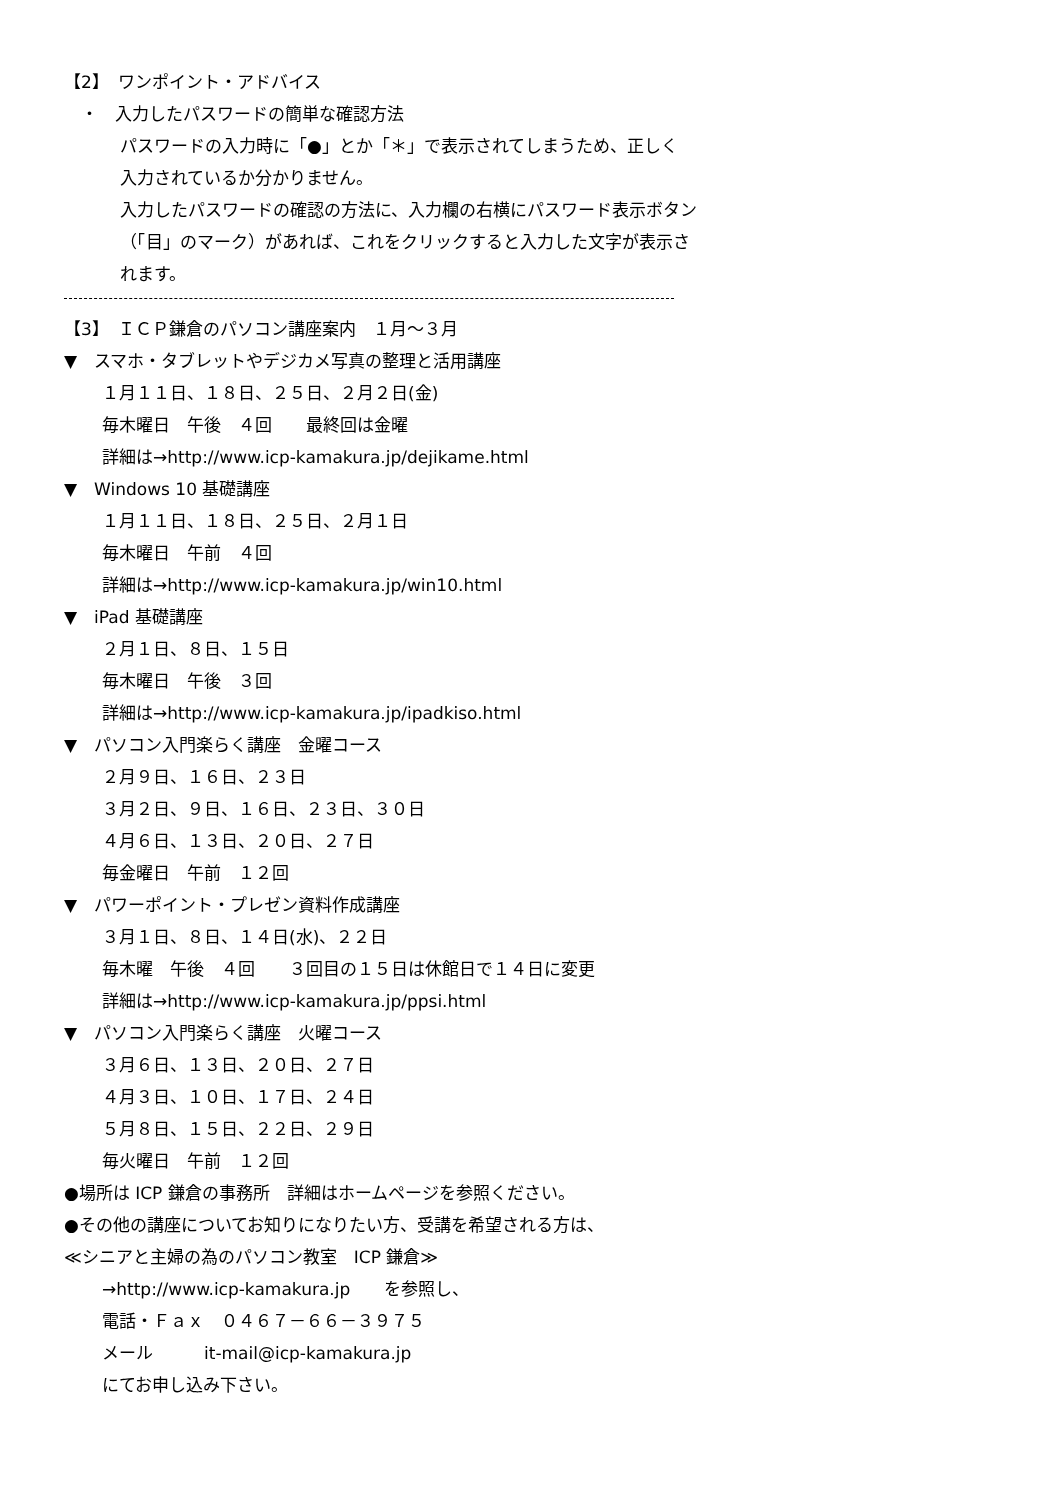【2】　ワンポイント・アドバイス
　・　入力したパスワードの簡単な確認方法
パスワードの入力時に「●」とか「＊」で表示されてしまうため、正しく
入力されているか分かりません。
入力したパスワードの確認の方法に、入力欄の右横にパスワード表示ボタン
（「目」のマーク）があれば、これをクリックすると入力した文字が表示さ
れます。
【3】　ＩＣＰ鎌倉のパソコン講座案内　１月～３月
▼　スマホ・タブレットやデジカメ写真の整理と活用講座
１月１１日、１８日、２５日、２月２日(金)
毎木曜日　午後　４回　　最終回は金曜
詳細は→http://www.icp-kamakura.jp/dejikame.html
▼　Windows 10 基礎講座
１月１１日、１８日、２５日、２月１日
毎木曜日　午前　４回
詳細は→http://www.icp-kamakura.jp/win10.html
▼　iPad 基礎講座
２月１日、８日、１５日
毎木曜日　午後　３回
詳細は→http://www.icp-kamakura.jp/ipadkiso.html
▼　パソコン入門楽らく講座　金曜コース
２月９日、１６日、２３日
３月２日、９日、１６日、２３日、３０日
４月６日、１３日、２０日、２７日
毎金曜日　午前　１２回
▼　パワーポイント・プレゼン資料作成講座
３月１日、８日、１４日(水)、２２日
毎木曜　午後　４回　　３回目の１５日は休館日で１４日に変更
詳細は→http://www.icp-kamakura.jp/ppsi.html
▼　パソコン入門楽らく講座　火曜コース
３月６日、１３日、２０日、２７日
４月３日、１０日、１７日、２４日
５月８日、１５日、２２日、２９日
毎火曜日　午前　１２回
●場所は ICP 鎌倉の事務所　詳細はホームページを参照ください。
●その他の講座についてお知りになりたい方、受講を希望される方は、
≪シニアと主婦の為のパソコン教室　ICP 鎌倉≫
→http://www.icp-kamakura.jp　　を参照し、
電話・Ｆａｘ　０４６７－６６－３９７５
メール　　　it-mail@icp-kamakura.jp
にてお申し込み下さい。